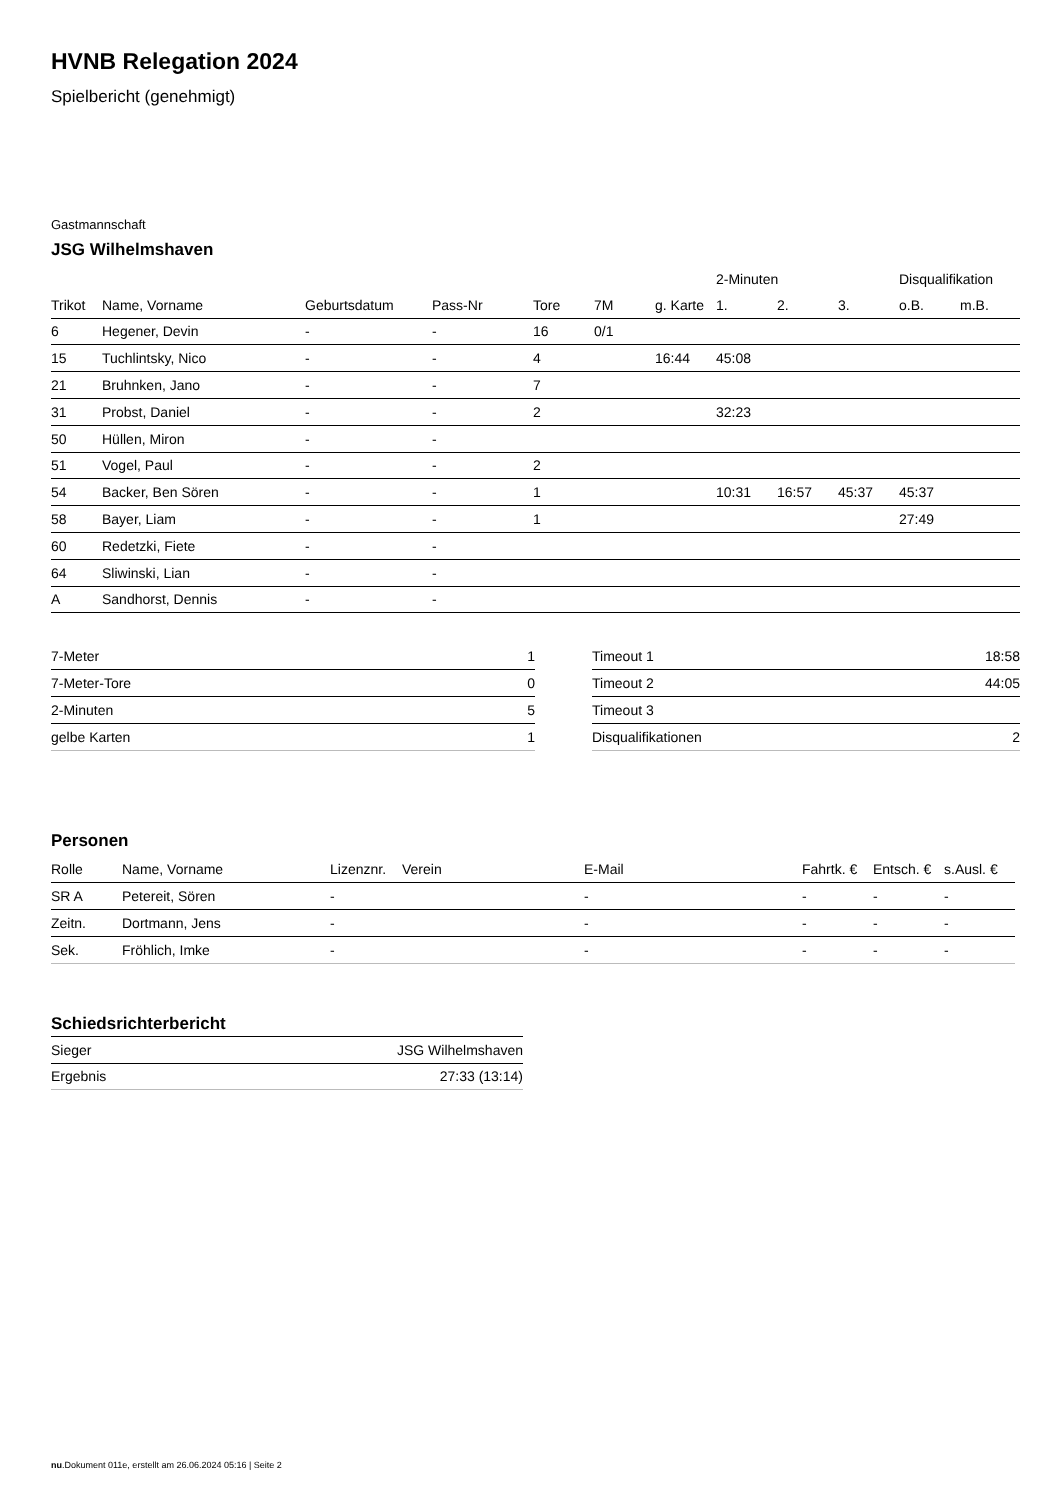HVNB Relegation 2024
Spielbericht (genehmigt)
Gastmannschaft
JSG Wilhelmshaven
| | | | | | | | 2-Minuten | | | Disqualifikation | |
| --- | --- | --- | --- | --- | --- | --- | --- | --- | --- | --- | --- |
| Trikot | Name, Vorname | Geburtsdatum | Pass-Nr | Tore | 7M | g. Karte | 1. | 2. | 3. | o.B. | m.B. |
| 6 | Hegener, Devin | - | - | 16 | 0/1 | | | | | | |
| 15 | Tuchlintsky, Nico | - | - | 4 | | 16:44 | 45:08 | | | | |
| 21 | Bruhnken, Jano | - | - | 7 | | | | | | | |
| 31 | Probst, Daniel | - | - | 2 | | | 32:23 | | | | |
| 50 | Hüllen, Miron | - | - | | | | | | | | |
| 51 | Vogel, Paul | - | - | 2 | | | | | | | |
| 54 | Backer, Ben Sören | - | - | 1 | | | 10:31 | 16:57 | 45:37 | 45:37 | |
| 58 | Bayer, Liam | - | - | 1 | | | | | | 27:49 | |
| 60 | Redetzki, Fiete | - | - | | | | | | | | |
| 64 | Sliwinski, Lian | - | - | | | | | | | | |
| A | Sandhorst, Dennis | - | - | | | | | | | | |
| 7-Meter | 1 |
| 7-Meter-Tore | 0 |
| 2-Minuten | 5 |
| gelbe Karten | 1 |
| Timeout 1 | 18:58 |
| Timeout 2 | 44:05 |
| Timeout 3 | |
| Disqualifikationen | 2 |
Personen
| Rolle | Name, Vorname | Lizenznr. | Verein | E-Mail | Fahrtk. € | Entsch. € | s.Ausl. € |
| --- | --- | --- | --- | --- | --- | --- | --- |
| SR A | Petereit, Sören | - | | - | - | - | - |
| Zeitn. | Dortmann, Jens | - | | - | - | - | - |
| Sek. | Fröhlich, Imke | - | | - | - | - | - |
Schiedsrichterbericht
| Sieger | JSG Wilhelmshaven |
| Ergebnis | 27:33 (13:14) |
nu.Dokument 011e, erstellt am 26.06.2024 05:16 | Seite 2